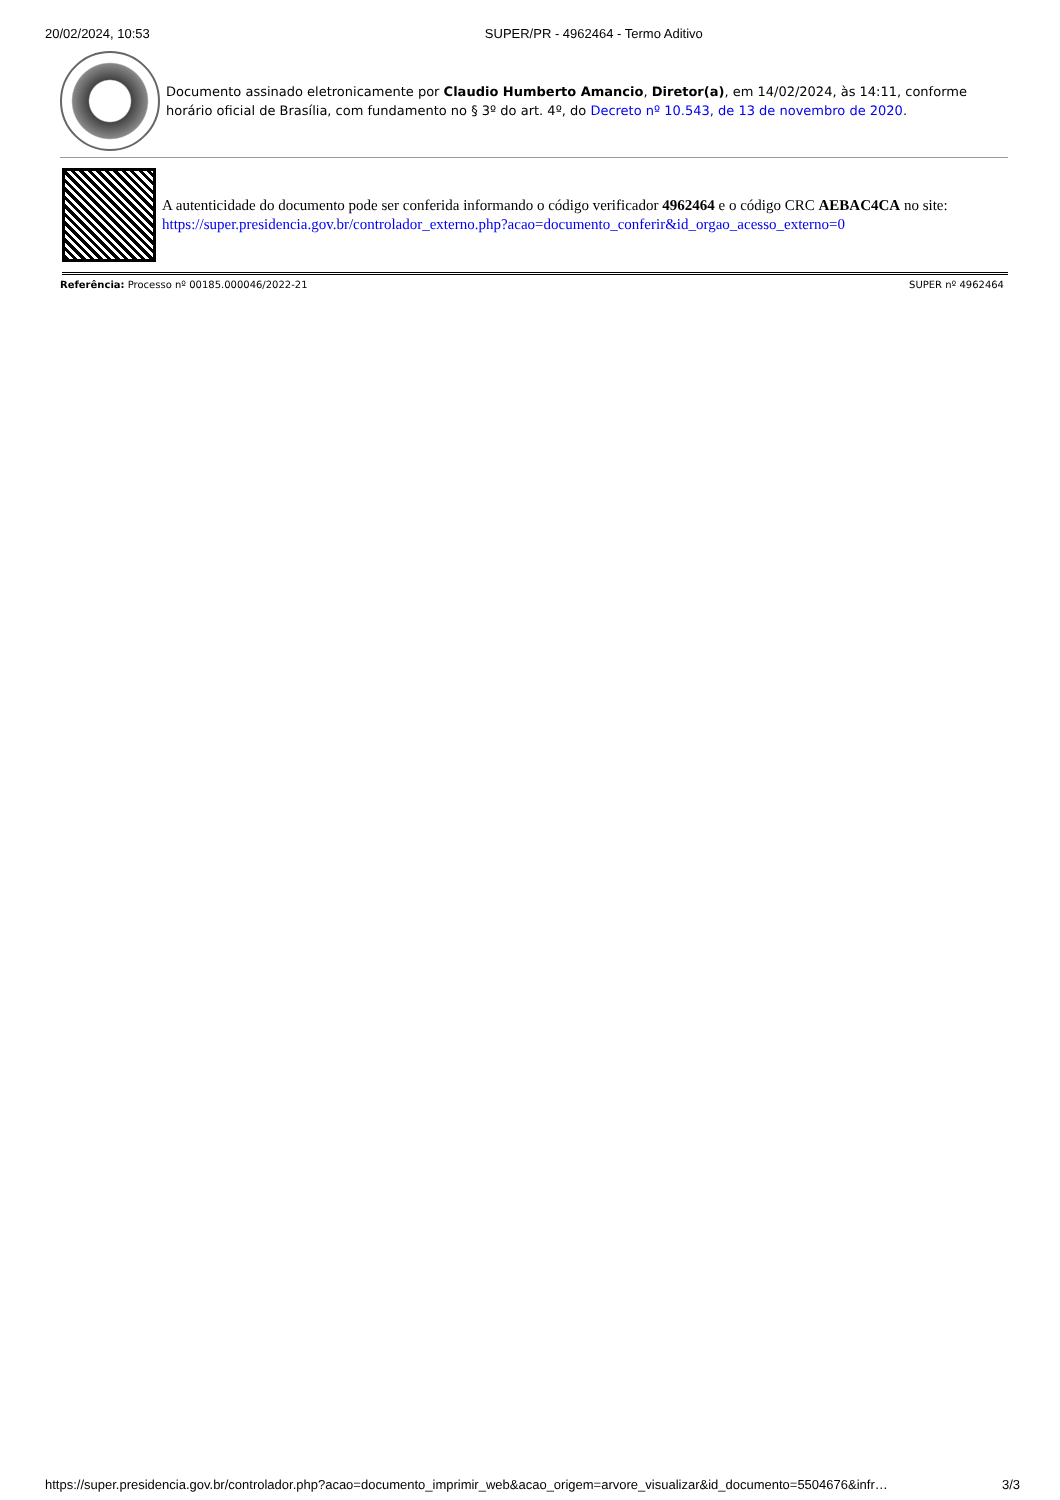20/02/2024, 10:53 SUPER/PR - 4962464 - Termo Aditivo
Documento assinado eletronicamente por Claudio Humberto Amancio, Diretor(a), em 14/02/2024, às 14:11, conforme horário oficial de Brasília, com fundamento no § 3º do art. 4º, do Decreto nº 10.543, de 13 de novembro de 2020.
A autenticidade do documento pode ser conferida informando o código verificador 4962464 e o código CRC AEBAC4CA no site:
https://super.presidencia.gov.br/controlador_externo.php?acao=documento_conferir&id_orgao_acesso_externo=0
Referência: Processo nº 00185.000046/2022-21 SUPER nº 4962464
https://super.presidencia.gov.br/controlador.php?acao=documento_imprimir_web&acao_origem=arvore_visualizar&id_documento=5504676&infr… 3/3